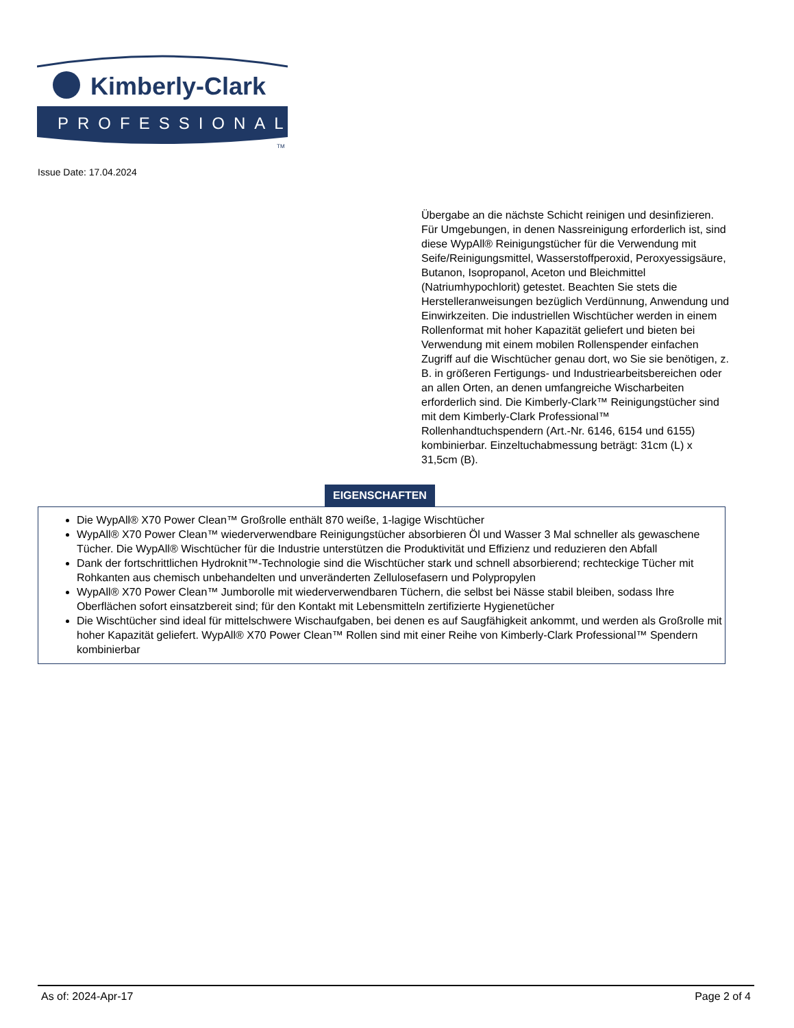Kimberly-Clark
PROFESSIONAL
TM
Issue Date: 17.04.2024
Übergabe an die nächste Schicht reinigen und desinfizieren. Für Umgebungen, in denen Nassreinigung erforderlich ist, sind diese WypAll® Reinigungstücher für die Verwendung mit Seife/Reinigungsmittel, Wasserstoffperoxid, Peroxyessigsäure, Butanon, Isopropanol, Aceton und Bleichmittel (Natriumhypochlorit) getestet. Beachten Sie stets die Herstelleranweisungen bezüglich Verdünnung, Anwendung und Einwirkzeiten. Die industriellen Wischtücher werden in einem Rollenformat mit hoher Kapazität geliefert und bieten bei Verwendung mit einem mobilen Rollenspender einfachen Zugriff auf die Wischtücher genau dort, wo Sie sie benötigen, z. B. in größeren Fertigungs- und Industriearbeitsbereichen oder an allen Orten, an denen umfangreiche Wischarbeiten erforderlich sind. Die Kimberly-Clark™ Reinigungstücher sind mit dem Kimberly-Clark Professional™ Rollenhandtuchspendern (Art.-Nr. 6146, 6154 und 6155) kombinierbar. Einzeltuchabmessung beträgt: 31cm (L) x 31,5cm (B).
EIGENSCHAFTEN
Die WypAll® X70 Power Clean™ Großrolle enthält 870 weiße, 1-lagige Wischtücher
WypAll® X70 Power Clean™ wiederverwendbare Reinigungstücher absorbieren Öl und Wasser 3 Mal schneller als gewaschene Tücher. Die WypAll® Wischtücher für die Industrie unterstützen die Produktivität und Effizienz und reduzieren den Abfall
Dank der fortschrittlichen Hydroknit™-Technologie sind die Wischtücher stark und schnell absorbierend; rechteckige Tücher mit Rohkanten aus chemisch unbehandelten und unveränderten Zellulosefasern und Polypropylen
WypAll® X70 Power Clean™ Jumborolle mit wiederverwendbaren Tüchern, die selbst bei Nässe stabil bleiben, sodass Ihre Oberflächen sofort einsatzbereit sind; für den Kontakt mit Lebensmitteln zertifizierte Hygienetücher
Die Wischtücher sind ideal für mittelschwere Wischaufgaben, bei denen es auf Saugfähigkeit ankommt, und werden als Großrolle mit hoher Kapazität geliefert. WypAll® X70 Power Clean™ Rollen sind mit einer Reihe von Kimberly-Clark Professional™ Spendern kombinierbar
As of: 2024-Apr-17 Page 2 of 4